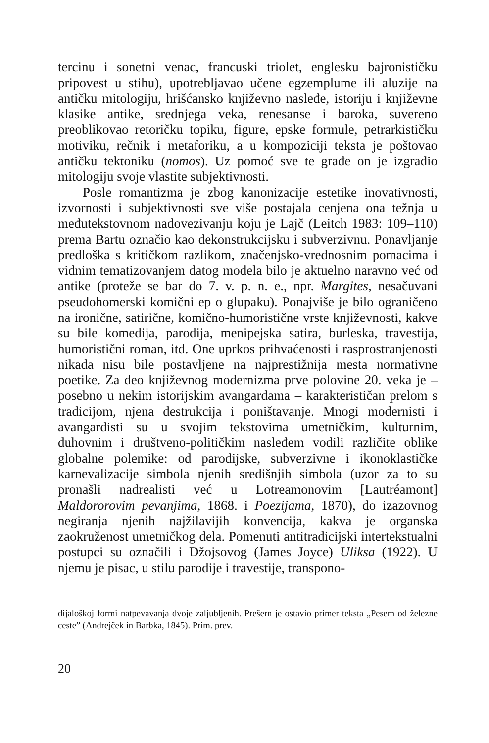tercinu i sonetni venac, francuski triolet, englesku bajronističku pripovest u stihu), upotrebljavao učene egzemplume ili aluzije na antičku mitologiju, hrišćansko književno nasleđe, istoriju i književne klasike antike, srednjega veka, renesanse i baroka, suvereno preoblikovao retoričku topiku, figure, epske formule, petrarkističku motiviku, rečnik i metaforiku, a u kompoziciji teksta je poštovao antičku tektoniku (nomos). Uz pomoć sve te građe on je izgradio mitologiju svoje vlastite subjektivnosti.
Posle romantizma je zbog kanonizacije estetike inovativnosti, izvornosti i subjektivnosti sve više postajala cenjena ona težnja u međutekstovnom nadovezivanju koju je Lajč (Leitch 1983: 109–110) prema Bartu označio kao dekonstrukcijsku i subverzivnu. Ponavljanje predloška s kritičkom razlikom, značenjsko-vrednosnim pomacima i vidnim tematizovanjem datog modela bilo je aktuelno naravno već od antike (proteže se bar do 7. v. p. n. e., npr. Margites, nesačuvani pseudohomerski komični ep o glupaku). Ponajviše je bilo ograničeno na ironične, satirične, komično-humoristične vrste književnosti, kakve su bile komedija, parodija, menipejska satira, burleska, travestija, humoristični roman, itd. One uprkos prihvaćenosti i rasprostranjenosti nikada nisu bile postavljene na najprestižnija mesta normativne poetike. Za deo književnog modernizma prve polovine 20. veka je – posebno u nekim istorijskim avangardama – karakterističan prelom s tradicijom, njena destrukcija i poništavanje. Mnogi modernisti i avangardisti su u svojim tekstovima umetničkim, kulturnim, duhovnim i društveno-političkim nasleđem vodili različite oblike globalne polemike: od parodijske, subverzivne i ikonoklastičke karnevalizacije simbola njenih središnjih simbola (uzor za to su pronašli nadrealisti već u Lotreamonovim [Lautréamont] Maldororovim pevanjima, 1868. i Poezijama, 1870), do izazovnog negiranja njenih najžilavijih konvencija, kakva je organska zaokruženost umetničkog dela. Pomenuti antitradicijski intertekstualni postupci su označili i Džojsovog (James Joyce) Uliksa (1922). U njemu je pisac, u stilu parodije i travestije, transpono-
dijaloškoj formi natpevavanja dvoje zaljubljenih. Prešern je ostavio primer teksta „Pesem od železne ceste” (Andrejček in Barbka, 1845). Prim. prev.
20